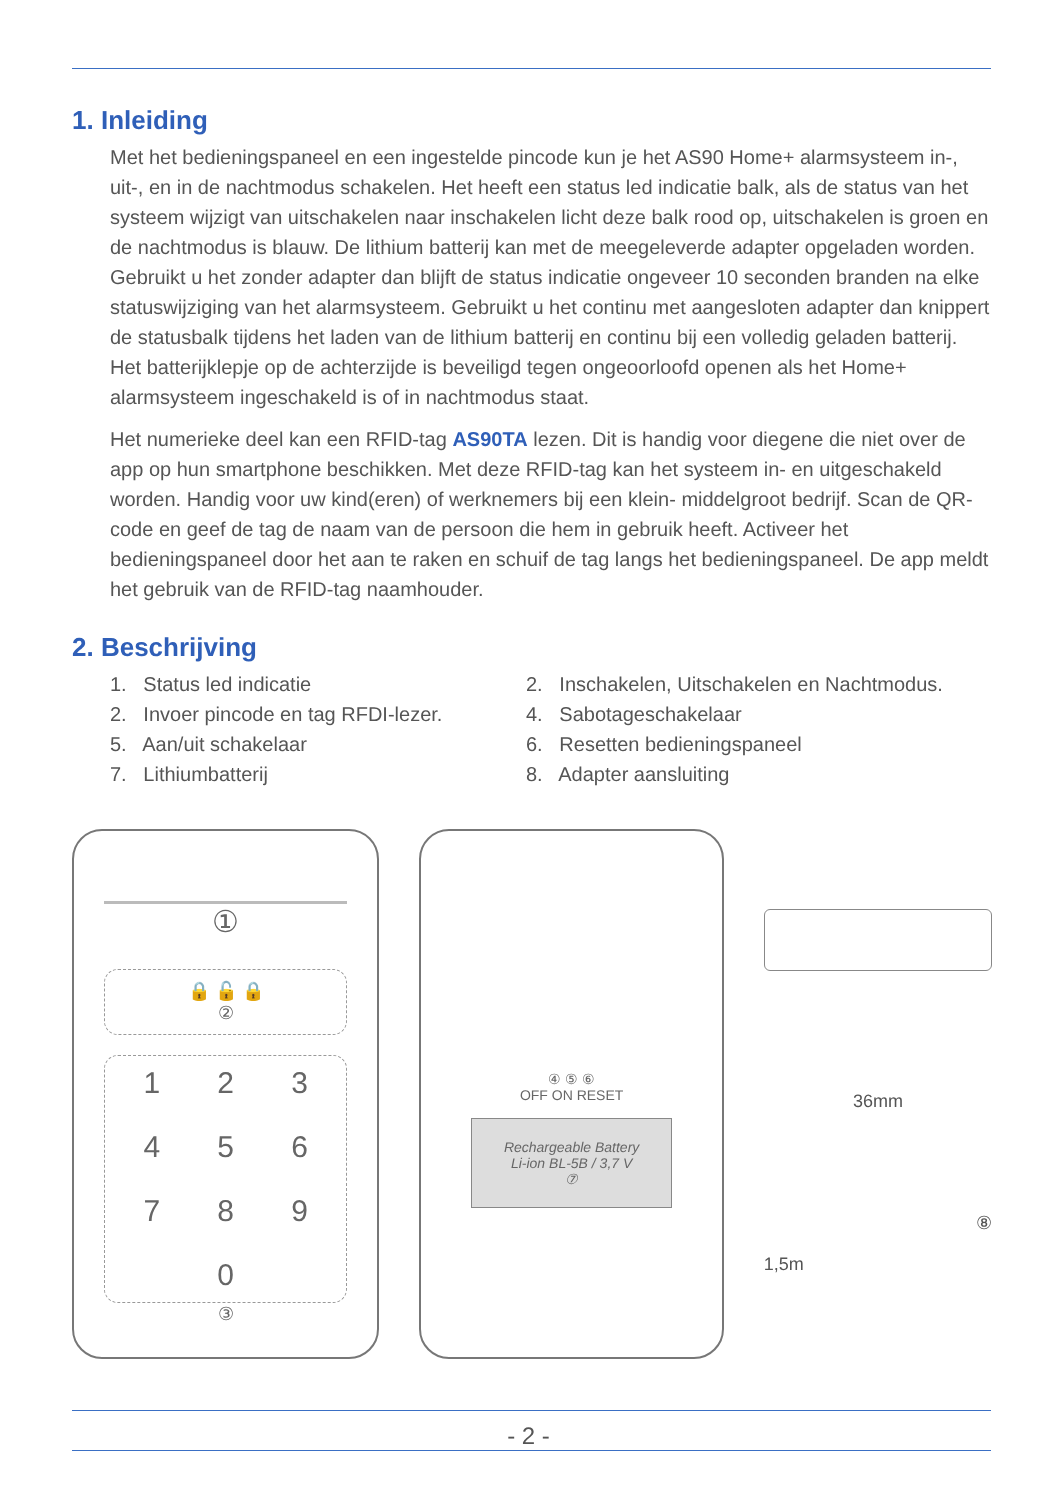1. Inleiding
Met het bedieningspaneel en een ingestelde pincode kun je het AS90 Home+ alarmsysteem in-, uit-, en in de nachtmodus schakelen. Het heeft een status led indicatie balk, als de status van het systeem wijzigt van uitschakelen naar inschakelen licht deze balk rood op, uitschakelen is groen en de nachtmodus is blauw. De lithium batterij kan met de meegeleverde adapter opgeladen worden. Gebruikt u het zonder adapter dan blijft de status indicatie ongeveer 10 seconden branden na elke statuswijziging van het alarmsysteem. Gebruikt u het continu met aangesloten adapter dan knippert de statusbalk tijdens het laden van de lithium batterij en continu bij een volledig geladen batterij. Het batterijklepje op de achterzijde is beveiligd tegen ongeoorloofd openen als het Home+ alarmsysteem ingeschakeld is of in nachtmodus staat.
Het numerieke deel kan een RFID-tag AS90TA lezen. Dit is handig voor diegene die niet over de app op hun smartphone beschikken. Met deze RFID-tag kan het systeem in- en uitgeschakeld worden. Handig voor uw kind(eren) of werknemers bij een klein- middelgroot bedrijf. Scan de QR-code en geef de tag de naam van de persoon die hem in gebruik heeft. Activeer het bedieningspaneel door het aan te raken en schuif de tag langs het bedieningspaneel. De app meldt het gebruik van de RFID-tag naamhouder.
2. Beschrijving
1. Status led indicatie
2. Inschakelen, Uitschakelen en Nachtmodus.
2. Invoer pincode en tag RFDI-lezer.
4. Sabotageschakelaar
5. Aan/uit schakelaar
6. Resetten bedieningspaneel
7. Lithiumbatterij
8. Adapter aansluiting
①
🔒 🔓 🔒
②
123456789 0
③
④ ⑤ ⑥
OFF ON RESET
Rechargeable Battery
Li-ion BL-5B / 3,7 V
⑦
36mm
⑧
1,5m
- 2 -